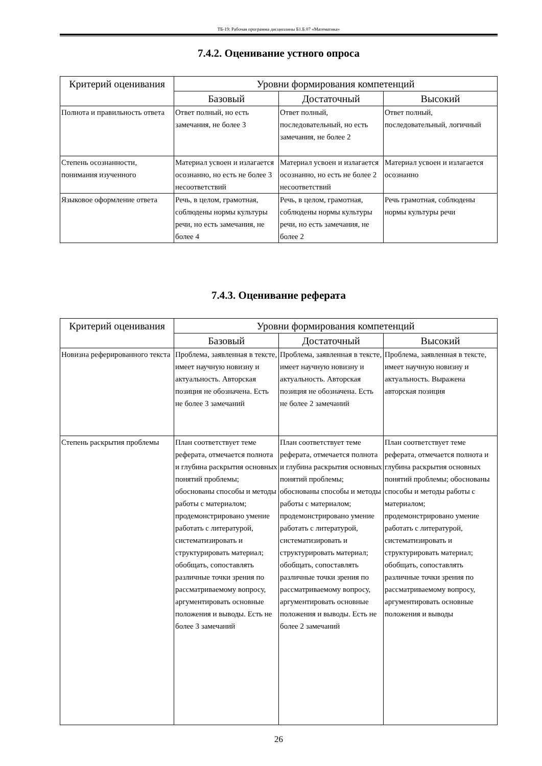ТБ-19: Рабочая программа дисциплины Б1.Б.07 «Математика»
7.4.2. Оценивание устного опроса
| Критерий оценивания | Уровни формирования компетенций | | |
| --- | --- | --- | --- |
| | Базовый | Достаточный | Высокий |
| Полнота и правильность ответа | Ответ полный, но есть замечания, не более 3 | Ответ полный, последовательный, но есть замечания, не более 2 | Ответ полный, последовательный, логичный |
| Степень осознанности, понимания изученного | Материал усвоен и излагается осознанно, но есть не более 3 несоответствий | Материал усвоен и излагается осознанно, но есть не более 2 несоответствий | Материал усвоен и излагается осознанно |
| Языковое оформление ответа | Речь, в целом, грамотная, соблюдены нормы культуры речи, но есть замечания, не более 4 | Речь, в целом, грамотная, соблюдены нормы культуры речи, но есть замечания, не более 2 | Речь грамотная, соблюдены нормы культуры речи |
7.4.3. Оценивание реферата
| Критерий оценивания | Уровни формирования компетенций | | |
| --- | --- | --- | --- |
| | Базовый | Достаточный | Высокий |
| Новизна реферированного текста | Проблема, заявленная в тексте, имеет научную новизну и актуальность. Авторская позиция не обозначена. Есть не более 3 замечаний | Проблема, заявленная в тексте, имеет научную новизну и актуальность. Авторская позиция не обозначена. Есть не более 2 замечаний | Проблема, заявленная в тексте, имеет научную новизну и актуальность. Выражена авторская позиция |
| Степень раскрытия проблемы | План соответствует теме реферата, отмечается полнота и глубина раскрытия основных понятий проблемы; обоснованы способы и методы работы с материалом; продемонстрировано умение работать с литературой, систематизировать и структурировать материал; обобщать, сопоставлять различные точки зрения по рассматриваемому вопросу, аргументировать основные положения и выводы. Есть не более 3 замечаний | План соответствует теме реферата, отмечается полнота и глубина раскрытия основных понятий проблемы; обоснованы способы и методы работы с материалом; продемонстрировано умение работать с литературой, систематизировать и структурировать материал; обобщать, сопоставлять различные точки зрения по рассматриваемому вопросу, аргументировать основные положения и выводы. Есть не более 2 замечаний | План соответствует теме реферата, отмечается полнота и глубина раскрытия основных понятий проблемы; обоснованы способы и методы работы с материалом; продемонстрировано умение работать с литературой, систематизировать и структурировать материал; обобщать, сопоставлять различные точки зрения по рассматриваемому вопросу, аргументировать основные положения и выводы |
26